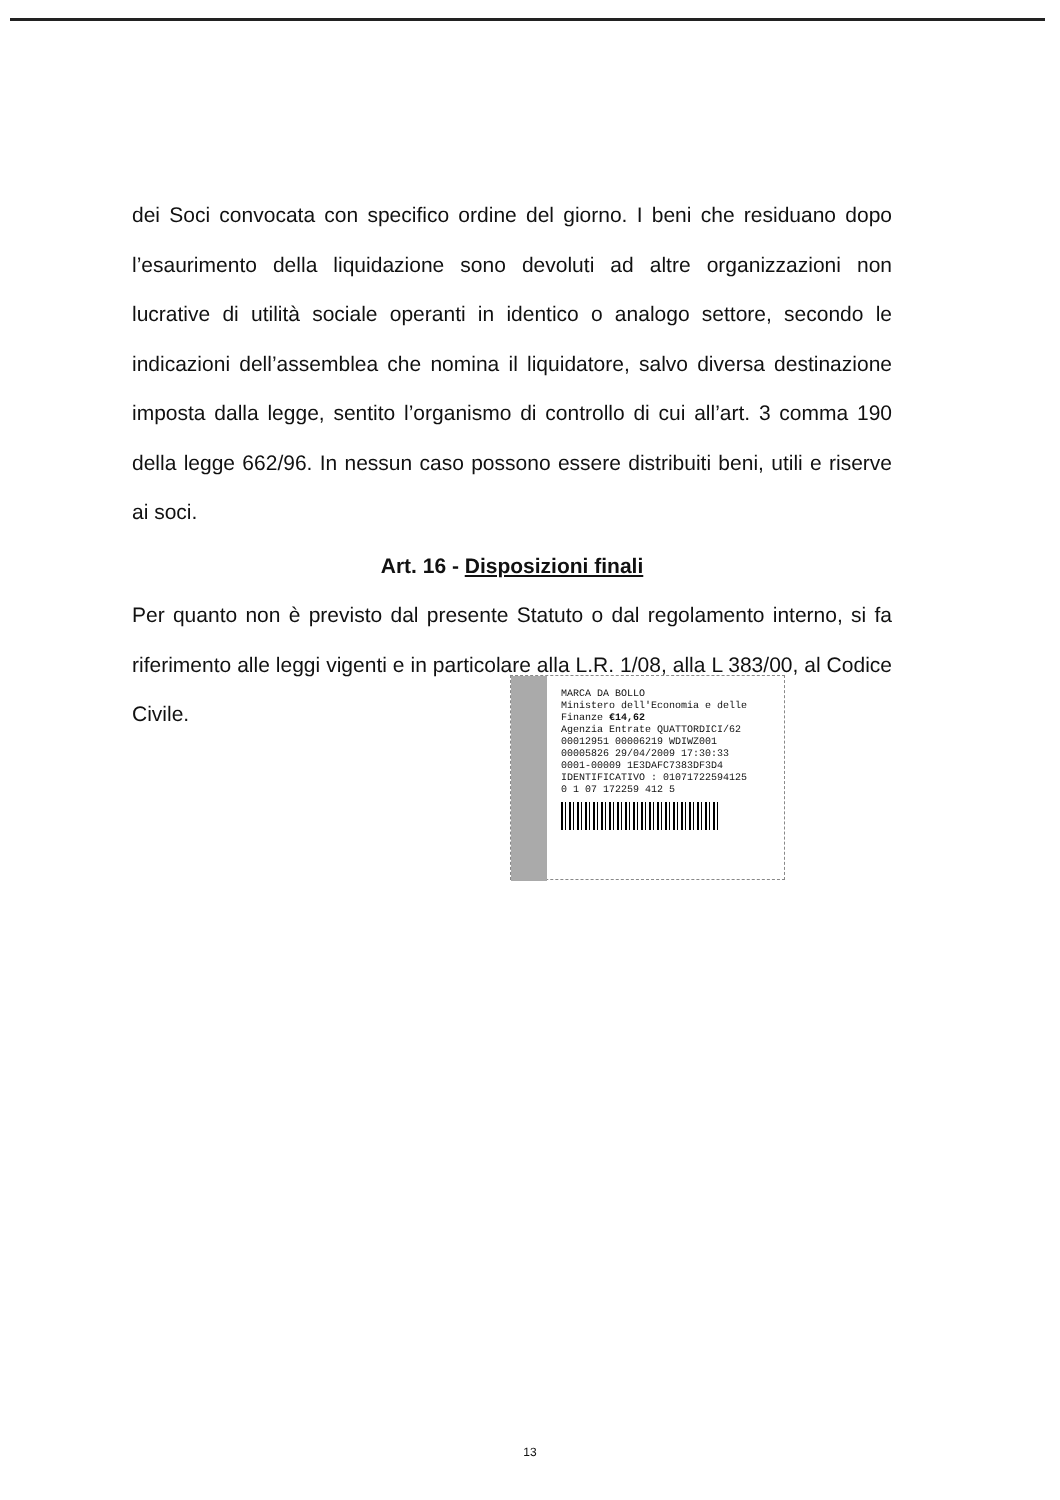dei Soci convocata con specifico ordine del giorno. I beni che residuano dopo l’esaurimento della liquidazione sono devoluti ad altre organizzazioni non lucrative di utilità sociale operanti in identico o analogo settore, secondo le indicazioni dell’assemblea che nomina il liquidatore, salvo diversa destinazione imposta dalla legge, sentito l’organismo di controllo di cui all’art. 3 comma 190 della legge 662/96. In nessun caso possono essere distribuiti beni, utili e riserve ai soci.
Art. 16 - Disposizioni finali
Per quanto non è previsto dal presente Statuto o dal regolamento interno, si fa riferimento alle leggi vigenti e in particolare alla L.R. 1/08, alla L 383/00, al Codice Civile.
MARCA DA BOLLO
Ministero dell'Economia e delle Finanze €14,62
Agenzia Entrate QUATTORDICI/62
00012951 00006219 WDIWZ001
00005826 29/04/2009 17:30:33
0001-00009 1E3DAFC7383DF3D4
IDENTIFICATIVO : 01071722594125
0 1 07 172259 412 5
13